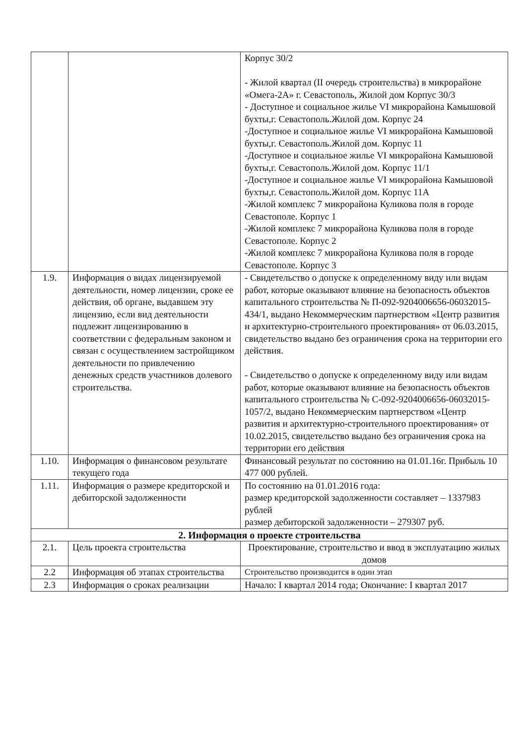| | | Корпус 30/2 - Жилой квартал (II очередь строительства) в микрорайоне «Омега-2А» г. Севастополь, Жилой дом Корпус 30/3 - Доступное и социальное жилье VI микрорайона Камышовой бухты,г. Севастополь.Жилой дом. Корпус 24 -Доступное и социальное жилье VI микрорайона Камышовой бухты,г. Севастополь.Жилой дом. Корпус 11 -Доступное и социальное жилье VI микрорайона Камышовой бухты,г. Севастополь.Жилой дом. Корпус 11/1 -Доступное и социальное жилье VI микрорайона Камышовой бухты,г. Севастополь.Жилой дом. Корпус 11А -Жилой комплекс 7 микрорайона Куликова поля в городе Севастополе. Корпус 1 -Жилой комплекс 7 микрорайона Куликова поля в городе Севастополе. Корпус 2 -Жилой комплекс 7 микрорайона Куликова поля в городе Севастополе. Корпус 3 |
| 1.9. | Информация о видах лицензируемой деятельности, номер лицензии, сроке ее действия, об органе, выдавшем эту лицензию, если вид деятельности подлежит лицензированию в соответствии с федеральным законом и связан с осуществлением застройщиком деятельности по привлечению денежных средств участников долевого строительства. | - Свидетельство о допуске к определенному виду или видам работ, которые оказывают влияние на безопасность объектов капитального строительства № П-092-9204006656-06032015-434/1, выдано Некоммерческим партнерством «Центр развития и архитектурно-строительного проектирования» от 06.03.2015, свидетельство выдано без ограничения срока на территории его действия. - Свидетельство о допуске к определенному виду или видам работ, которые оказывают влияние на безопасность объектов капитального строительства № С-092-9204006656-06032015-1057/2, выдано Некоммерческим партнерством «Центр развития и архитектурно-строительного проектирования» от 10.02.2015, свидетельство выдано без ограничения срока на территории его действия |
| 1.10. | Информация о финансовом результате текущего года | Финансовый результат по состоянию на 01.01.16г. Прибыль 10 477 000 рублей. |
| 1.11. | Информация о размере кредиторской и дебиторской задолженности | По состоянию на 01.01.2016 года: размер кредиторской задолженности составляет – 1337983 рублей размер дебиторской задолженности – 279307 руб. |
| 2. Информация о проекте строительства | | |
| 2.1. | Цель проекта строительства | Проектирование, строительство и ввод в эксплуатацию жилых домов |
| 2.2 | Информация об этапах строительства | Строительство производится в один этап |
| 2.3 | Информация о сроках реализации | Начало: I квартал 2014 года; Окончание: I квартал 2017 |